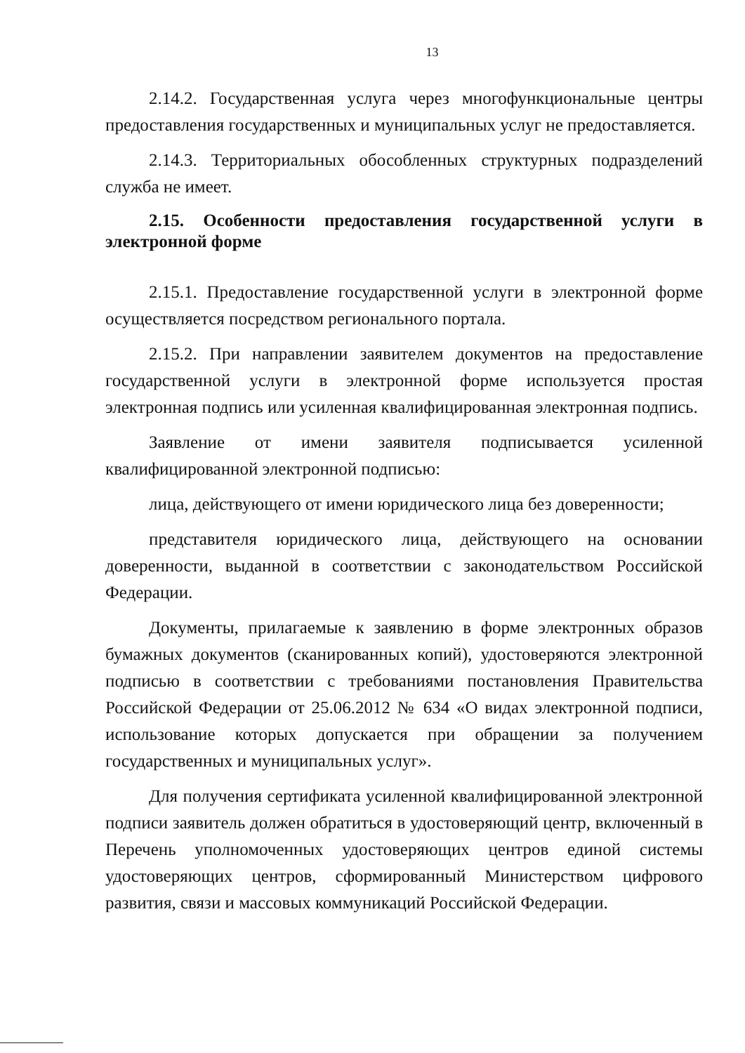13
2.14.2. Государственная услуга через многофункциональные центры предоставления государственных и муниципальных услуг не предоставляется.
2.14.3. Территориальных обособленных структурных подразделений служба не имеет.
2.15. Особенности предоставления государственной услуги в электронной форме
2.15.1. Предоставление государственной услуги в электронной форме осуществляется посредством регионального портала.
2.15.2. При направлении заявителем документов на предоставление государственной услуги в электронной форме используется простая электронная подпись или усиленная квалифицированная электронная подпись.
Заявление от имени заявителя подписывается усиленной квалифицированной электронной подписью:
лица, действующего от имени юридического лица без доверенности;
представителя юридического лица, действующего на основании доверенности, выданной в соответствии с законодательством Российской Федерации.
Документы, прилагаемые к заявлению в форме электронных образов бумажных документов (сканированных копий), удостоверяются электронной подписью в соответствии с требованиями постановления Правительства Российской Федерации от 25.06.2012 № 634 «О видах электронной подписи, использование которых допускается при обращении за получением государственных и муниципальных услуг».
Для получения сертификата усиленной квалифицированной электронной подписи заявитель должен обратиться в удостоверяющий центр, включенный в Перечень уполномоченных удостоверяющих центров единой системы удостоверяющих центров, сформированный Министерством цифрового развития, связи и массовых коммуникаций Российской Федерации.